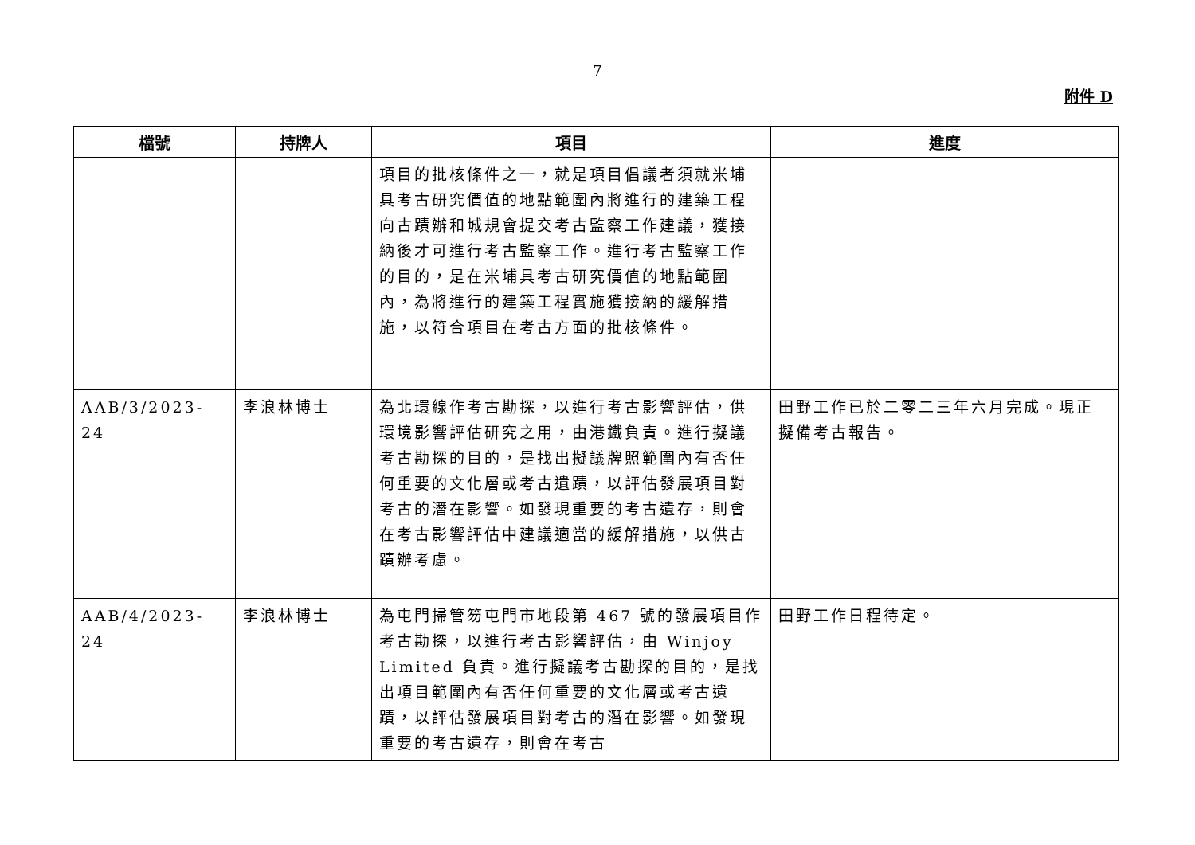7
附件 D
| 檔號 | 持牌人 | 項目 | 進度 |
| --- | --- | --- | --- |
| | | 項目的批核條件之一，就是項目倡議者須就米埔具考古研究價值的地點範圍內將進行的建築工程向古蹟辦和城規會提交考古監察工作建議，獲接納後才可進行考古監察工作。進行考古監察工作的目的，是在米埔具考古研究價值的地點範圍內，為將進行的建築工程實施獲接納的緩解措施，以符合項目在考古方面的批核條件。 | |
| AAB/3/2023-24 | 李浪林博士 | 為北環線作考古勘探，以進行考古影響評估，供環境影響評估研究之用，由港鐵負責。進行擬議考古勘探的目的，是找出擬議牌照範圍內有否任何重要的文化層或考古遺蹟，以評估發展項目對考古的潛在影響。如發現重要的考古遺存，則會在考古影響評估中建議適當的緩解措施，以供古蹟辦考慮。 | 田野工作已於二零二三年六月完成。現正擬備考古報告。 |
| AAB/4/2023-24 | 李浪林博士 | 為屯門掃管笏屯門市地段第 467 號的發展項目作考古勘探，以進行考古影響評估，由 Winjoy Limited 負責。進行擬議考古勘探的目的，是找出項目範圍內有否任何重要的文化層或考古遺蹟，以評估發展項目對考古的潛在影響。如發現重要的考古遺存，則會在考古 | 田野工作日程待定。 |